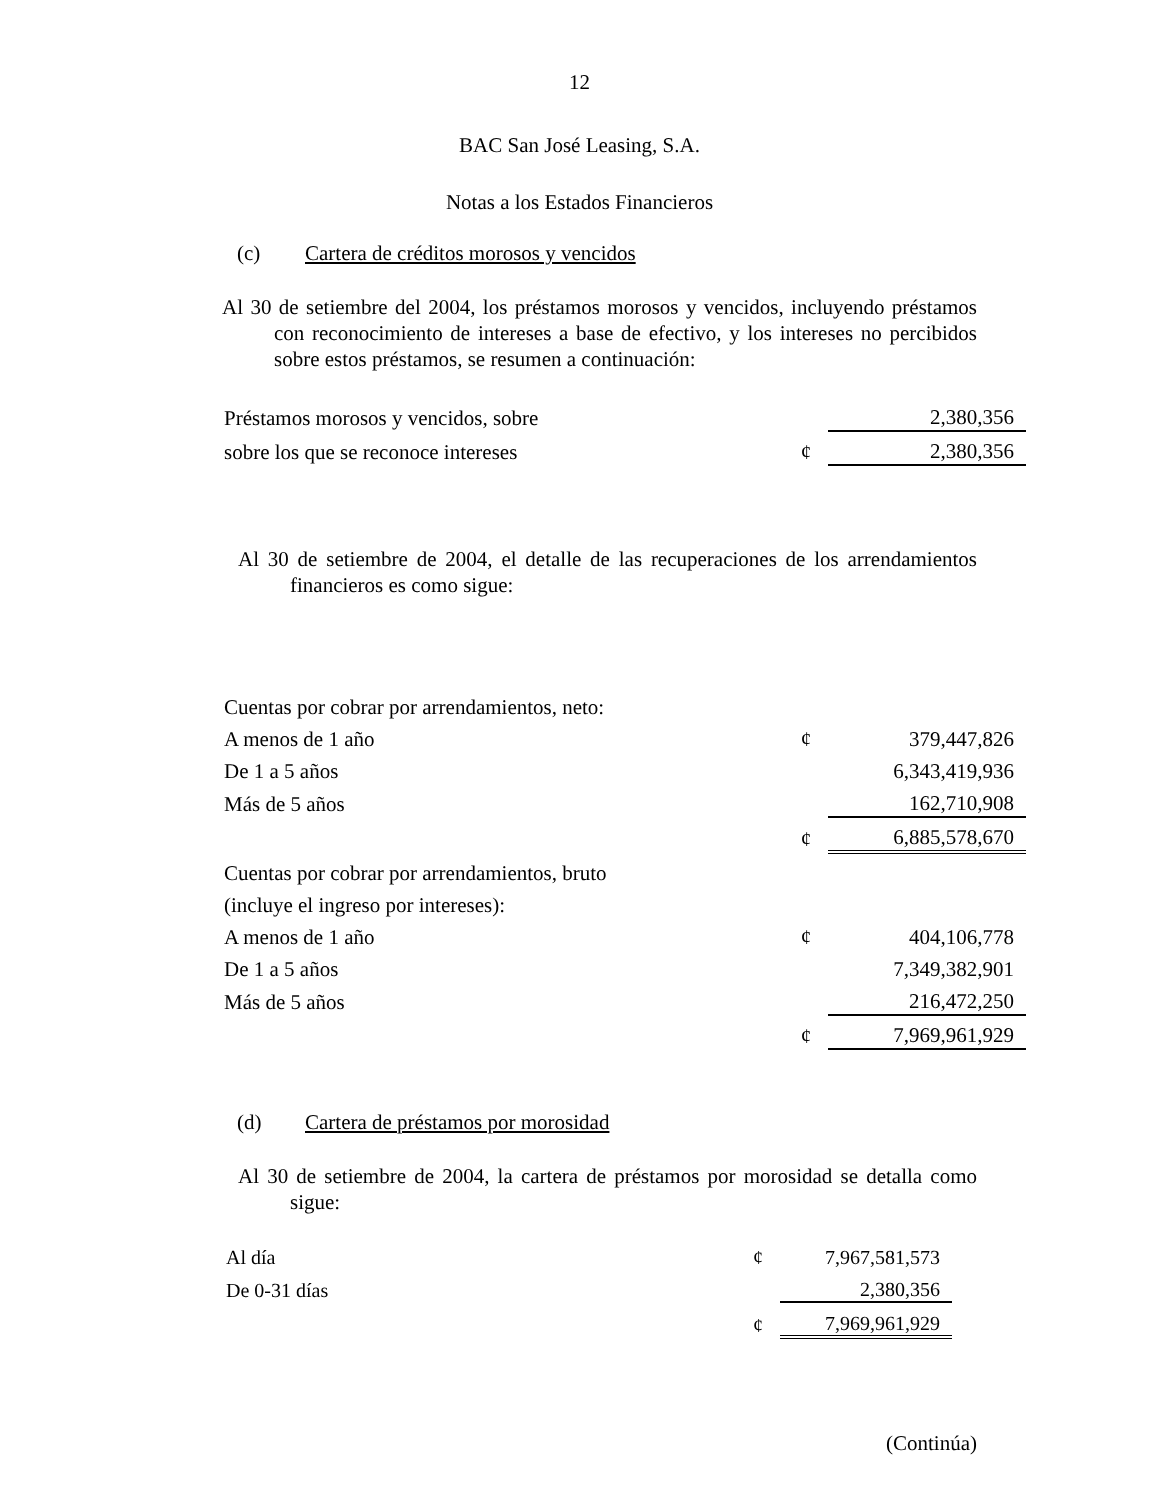12
BAC San José Leasing, S.A.
Notas a los Estados Financieros
(c) Cartera de créditos morosos y vencidos
Al 30 de setiembre del 2004, los préstamos morosos y vencidos, incluyendo préstamos con reconocimiento de intereses a base de efectivo, y los intereses no percibidos sobre estos préstamos, se resumen a continuación:
| Préstamos morosos y vencidos, sobre | | 2,380,356 |
| sobre los que se reconoce intereses | ¢ | 2,380,356 |
Al 30 de setiembre de 2004, el detalle de las recuperaciones de los arrendamientos financieros es como sigue:
| Cuentas por cobrar por arrendamientos, neto: | | |
| A menos de 1 año | ¢ | 379,447,826 |
| De 1 a 5 años | | 6,343,419,936 |
| Más de 5 años | | 162,710,908 |
| | ¢ | 6,885,578,670 |
| Cuentas por cobrar por arrendamientos, bruto | | |
| (incluye el ingreso por intereses): | | |
| A menos de 1 año | ¢ | 404,106,778 |
| De 1 a 5 años | | 7,349,382,901 |
| Más de 5 años | | 216,472,250 |
| | ¢ | 7,969,961,929 |
(d) Cartera de préstamos por morosidad
Al 30 de setiembre de 2004, la cartera de préstamos por morosidad se detalla como sigue:
| Al día | ¢ | 7,967,581,573 |
| De 0-31 días | | 2,380,356 |
| | ¢ | 7,969,961,929 |
(Continúa)